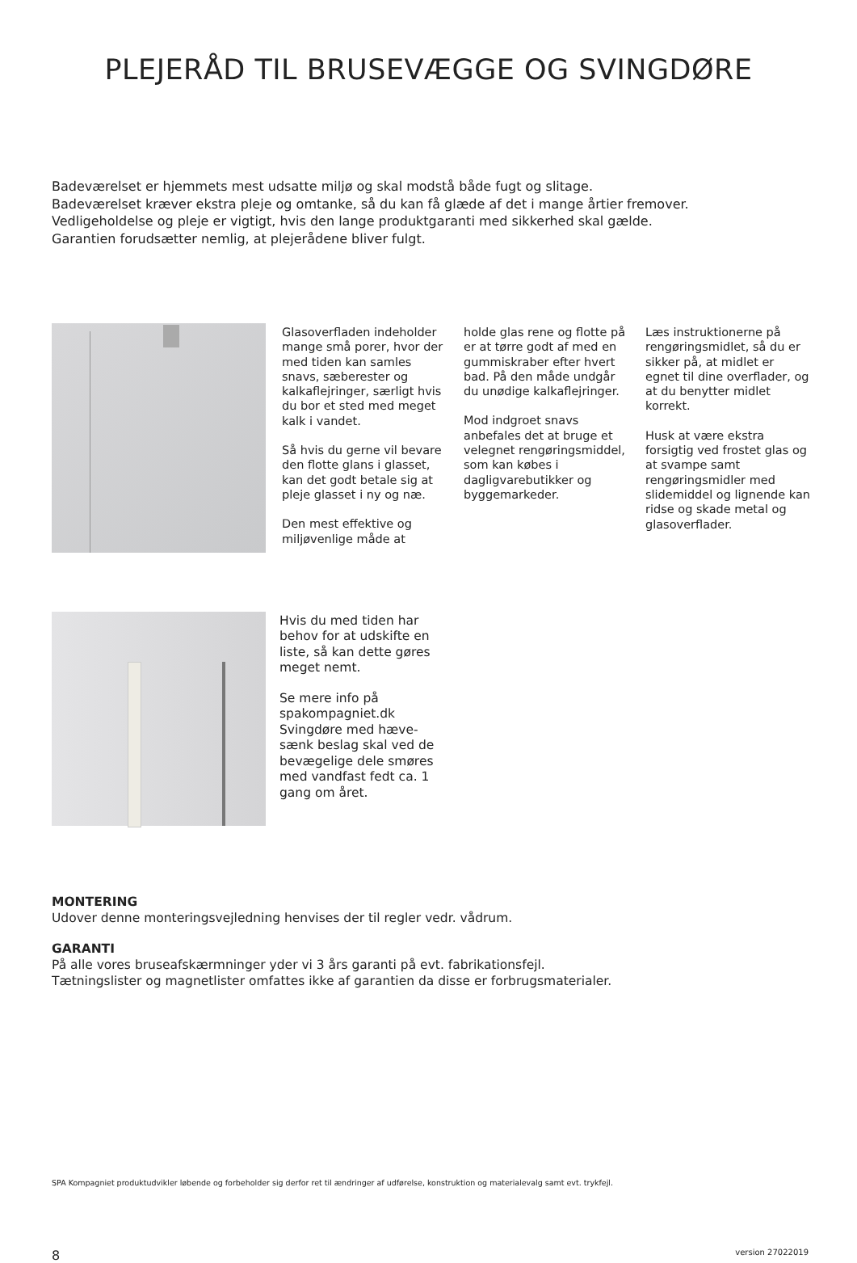PLEJERÅD TIL BRUSEVÆGGE OG SVINGDØRE
Badeværelset er hjemmets mest udsatte miljø og skal modstå både fugt og slitage.
Badeværelset kræver ekstra pleje og omtanke, så du kan få glæde af det i mange årtier fremover.
Vedligeholdelse og pleje er vigtigt, hvis den lange produktgaranti med sikkerhed skal gælde.
Garantien forudsætter nemlig, at plejerådene bliver fulgt.
Glasoverfladen indeholder mange små porer, hvor der med tiden kan samles snavs, sæberester og kalkaflejringer, særligt hvis du bor et sted med meget kalk i vandet.
Så hvis du gerne vil bevare den flotte glans i glasset, kan det godt betale sig at pleje glasset i ny og næ.
Den mest effektive og miljøvenlige måde at
holde glas rene og flotte på er at tørre godt af med en gummiskraber efter hvert bad. På den måde undgår du unødige kalkaflejringer.
Mod indgroet snavs anbefales det at bruge et velegnet rengøringsmiddel, som kan købes i dagligvarebutikker og byggemarkeder.
Læs instruktionerne på rengøringsmidlet, så du er sikker på, at midlet er egnet til dine overflader, og at du benytter midlet korrekt.
Husk at være ekstra forsigtig ved frostet glas og at svampe samt rengøringsmidler med slidemiddel og lignende kan ridse og skade metal og glasoverflader.
Hvis du med tiden har behov for at udskifte en liste, så kan dette gøres meget nemt.
Se mere info på spakompagniet.dk Svingdøre med hæve-sænk beslag skal ved de bevægelige dele smøres med vandfast fedt ca. 1 gang om året.
MONTERING
Udover denne monteringsvejledning henvises der til regler vedr. vådrum.
GARANTI
På alle vores bruseafskærmninger yder vi 3 års garanti på evt. fabrikationsfejl.
Tætningslister og magnetlister omfattes ikke af garantien da disse er forbrugsmaterialer.
SPA Kompagniet produktudvikler løbende og forbeholder sig derfor ret til ændringer af udførelse, konstruktion og materialevalg samt evt. trykfejl.
8 version 27022019